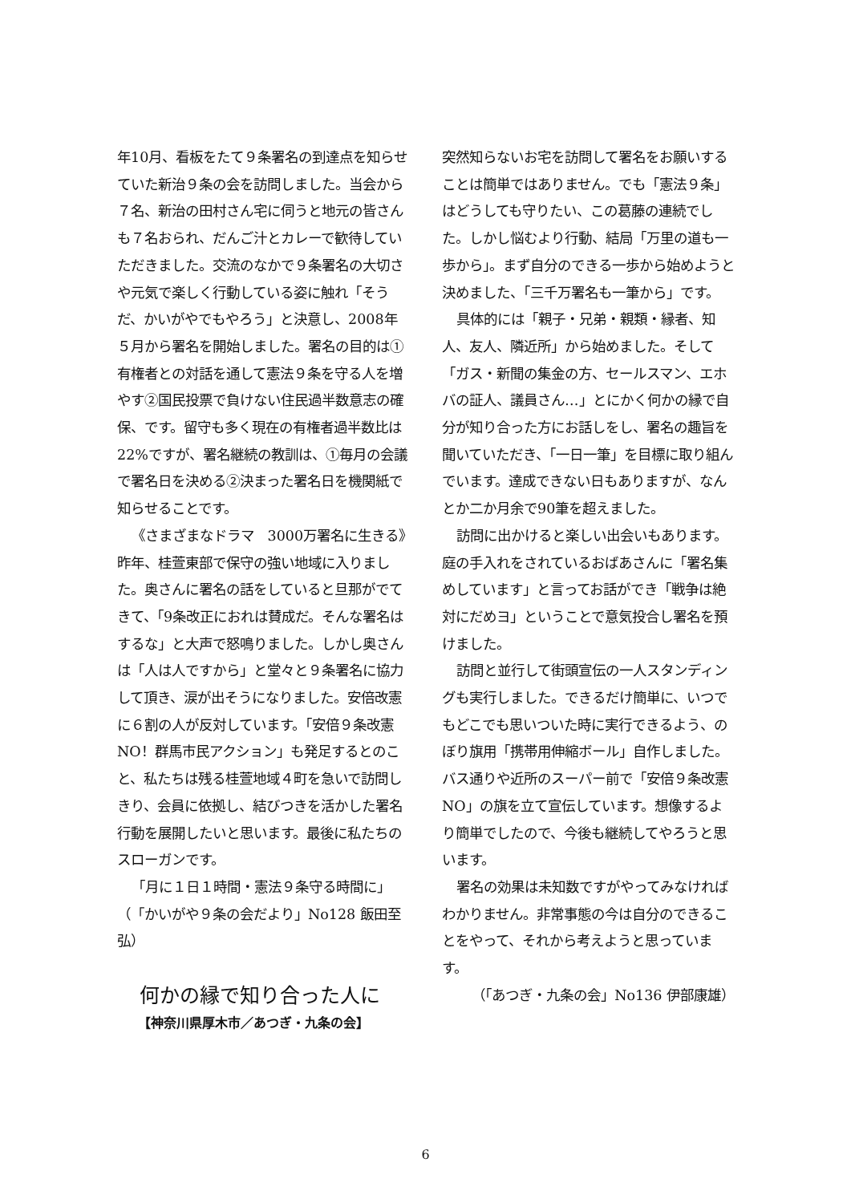年10月、看板をたて９条署名の到達点を知らせていた新治９条の会を訪問しました。当会から７名、新治の田村さん宅に伺うと地元の皆さんも７名おられ、だんご汁とカレーで歓待していただきました。交流のなかで９条署名の大切さや元気で楽しく行動している姿に触れ「そうだ、かいがやでもやろう」と決意し、2008年５月から署名を開始しました。署名の目的は①有権者との対話を通して憲法９条を守る人を増やす②国民投票で負けない住民過半数意志の確保、です。留守も多く現在の有権者過半数比は22%ですが、署名継続の教訓は、①毎月の会議で署名日を決める②決まった署名日を機関紙で知らせることです。
《さまざまなドラマ　3000万署名に生きる》　昨年、桂萱東部で保守の強い地域に入りました。奥さんに署名の話をしていると旦那がでてきて、「9条改正におれは賛成だ。そんな署名はするな」と大声で怒鳴りました。しかし奥さんは「人は人ですから」と堂々と９条署名に協力して頂き、涙が出そうになりました。安倍改憲に６割の人が反対しています。「安倍９条改憲NO！群馬市民アクション」も発足するとのこと、私たちは残る桂萱地域４町を急いで訪問しきり、会員に依拠し、結びつきを活かした署名行動を展開したいと思います。最後に私たちのスローガンです。
「月に１日１時間・憲法９条守る時間に」（「かいがや９条の会だより」No128 飯田至弘）
何かの縁で知り合った人に
【神奈川県厚木市／あつぎ・九条の会】
突然知らないお宅を訪問して署名をお願いすることは簡単ではありません。でも「憲法９条」はどうしても守りたい、この葛藤の連続でした。しかし悩むより行動、結局「万里の道も一歩から」。まず自分のできる一歩から始めようと決めました、「三千万署名も一筆から」です。
具体的には「親子・兄弟・親類・縁者、知人、友人、隣近所」から始めました。そして「ガス・新聞の集金の方、セールスマン、エホバの証人、議員さん…」とにかく何かの縁で自分が知り合った方にお話しをし、署名の趣旨を聞いていただき、「一日一筆」を目標に取り組んでいます。達成できない日もありますが、なんとか二か月余で90筆を超えました。
訪問に出かけると楽しい出会いもあります。庭の手入れをされているおばあさんに「署名集めしています」と言ってお話ができ「戦争は絶対にだめヨ」ということで意気投合し署名を預けました。
訪問と並行して街頭宣伝の一人スタンディングも実行しました。できるだけ簡単に、いつでもどこでも思いついた時に実行できるよう、のぼり旗用「携帯用伸縮ボール」自作しました。バス通りや近所のスーパー前で「安倍９条改憲NO」の旗を立て宣伝しています。想像するより簡単でしたので、今後も継続してやろうと思います。
署名の効果は未知数ですがやってみなければわかりません。非常事態の今は自分のできることをやって、それから考えようと思っています。
（「あつぎ・九条の会」No136 伊部康雄）
6